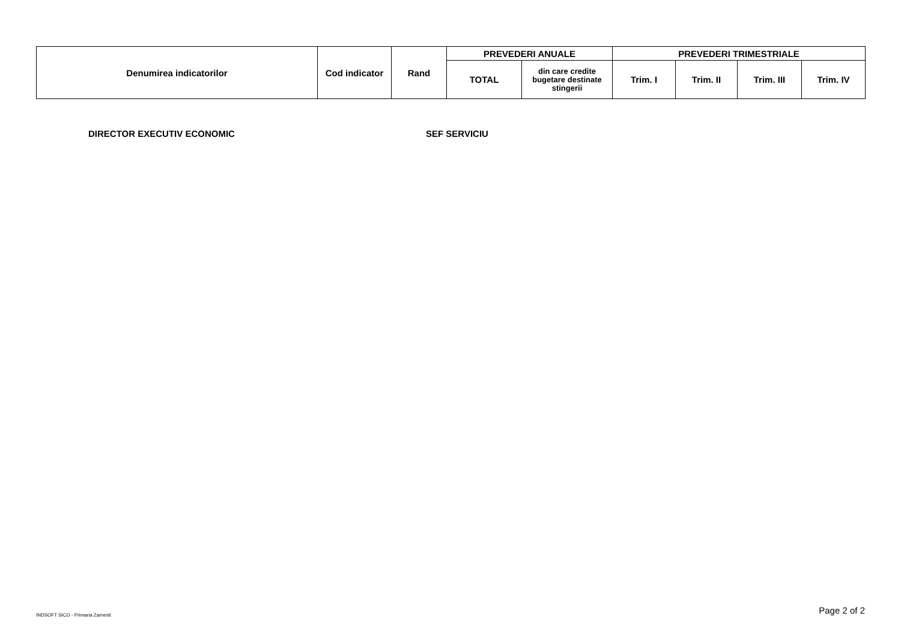| Denumirea indicatorilor | Cod indicator | Rand | PREVEDERI ANUALE | | PREVEDERI TRIMESTRIALE | | | |
| --- | --- | --- | --- | --- | --- | --- | --- | --- |
| | | | TOTAL | din care credite bugetare destinate stingerii | Trim. I | Trim. II | Trim. III | Trim. IV |
DIRECTOR EXECUTIV ECONOMIC SEF SERVICIU
INDSOFT SICO - Primaria Zarnesti
Page 2 of 2